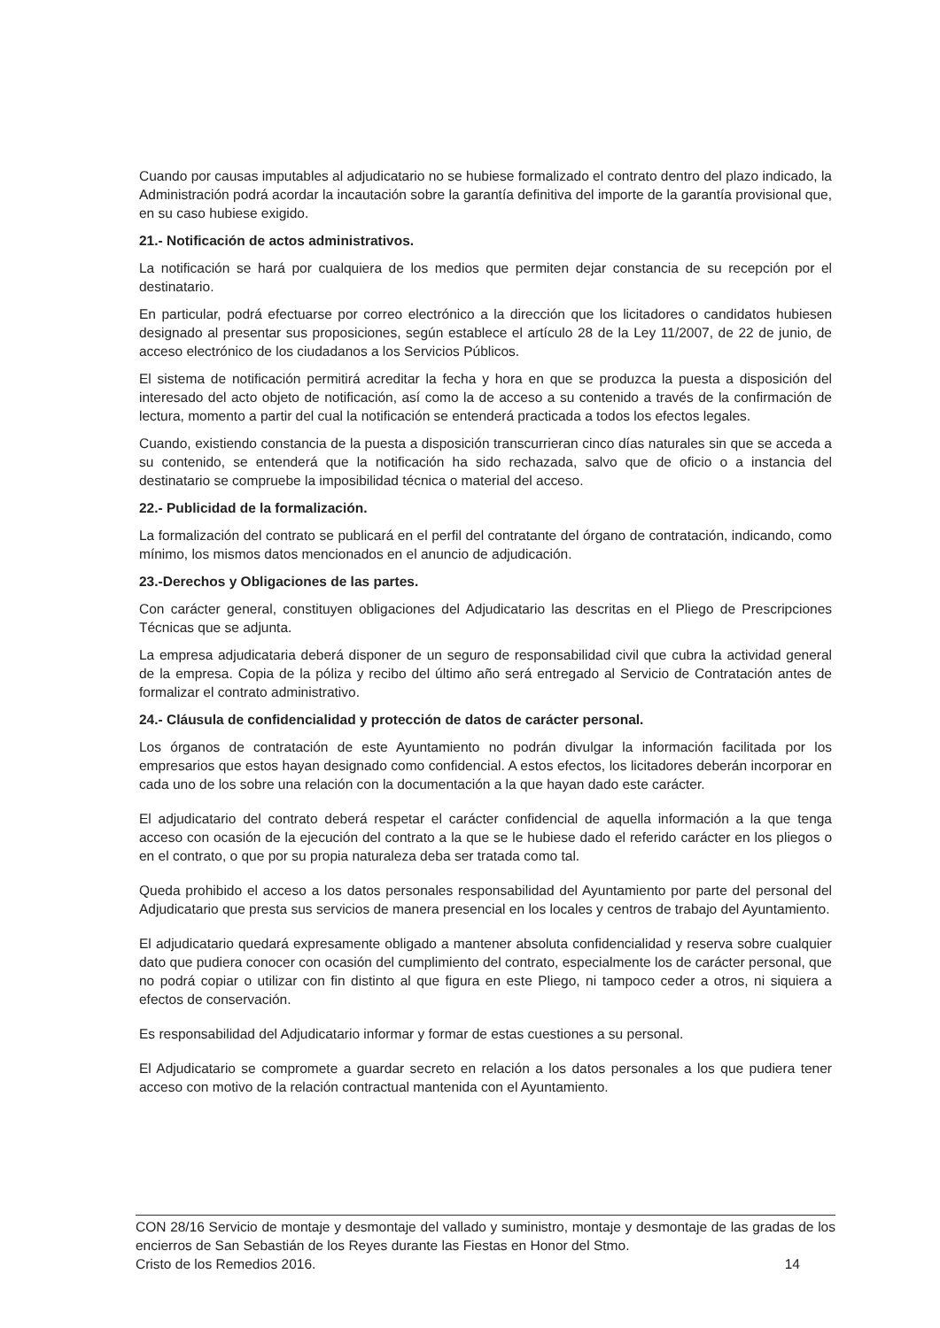Cuando por causas imputables al adjudicatario no se hubiese formalizado el contrato dentro del plazo indicado, la Administración podrá acordar la incautación sobre la garantía definitiva del importe de la garantía provisional que, en su caso hubiese exigido.
21.- Notificación de actos administrativos.
La notificación se hará por cualquiera de los medios que permiten dejar constancia de su recepción por el destinatario.
En particular, podrá efectuarse por correo electrónico a la dirección que los licitadores o candidatos hubiesen designado al presentar sus proposiciones, según establece el artículo 28 de la Ley 11/2007, de 22 de junio, de acceso electrónico de los ciudadanos a los Servicios Públicos.
El sistema de notificación permitirá acreditar la fecha y hora en que se produzca la puesta a disposición del interesado del acto objeto de notificación, así como la de acceso a su contenido a través de la confirmación de lectura, momento a partir del cual la notificación se entenderá practicada a todos los efectos legales.
Cuando, existiendo constancia de la puesta a disposición transcurrieran cinco días naturales sin que se acceda a su contenido, se entenderá que la notificación ha sido rechazada, salvo que de oficio o a instancia del destinatario se compruebe la imposibilidad técnica o material del acceso.
22.- Publicidad de la formalización.
La formalización del contrato se publicará en el perfil del contratante del órgano de contratación, indicando, como mínimo, los mismos datos mencionados en el anuncio de adjudicación.
23.-Derechos y Obligaciones de las partes.
Con carácter general, constituyen obligaciones del Adjudicatario las descritas en el Pliego de Prescripciones Técnicas que se adjunta.
La empresa adjudicataria deberá disponer de un seguro de responsabilidad civil que cubra la actividad general de la empresa. Copia de la póliza y recibo del último año será entregado al Servicio de Contratación antes de formalizar el contrato administrativo.
24.- Cláusula de confidencialidad y protección de datos de carácter personal.
Los órganos de contratación de este Ayuntamiento no podrán divulgar la información facilitada por los empresarios que estos hayan designado como confidencial. A estos efectos, los licitadores deberán incorporar en cada uno de los sobre una relación con la documentación a la que hayan dado este carácter.
El adjudicatario del contrato deberá respetar el carácter confidencial de aquella información a la que tenga acceso con ocasión de la ejecución del contrato a la que se le hubiese dado el referido carácter en los pliegos o en el contrato, o que por su propia naturaleza deba ser tratada como tal.
Queda prohibido el acceso a los datos personales responsabilidad del Ayuntamiento por parte del personal del Adjudicatario que presta sus servicios de manera presencial en los locales y centros de trabajo del Ayuntamiento.
El adjudicatario quedará expresamente obligado a mantener absoluta confidencialidad y reserva sobre cualquier dato que pudiera conocer con ocasión del cumplimiento del contrato, especialmente los de carácter personal, que no podrá copiar o utilizar con fin distinto al que figura en este Pliego, ni tampoco ceder a otros, ni siquiera a efectos de conservación.
Es responsabilidad del Adjudicatario informar y formar de estas cuestiones a su personal.
El Adjudicatario se compromete a guardar secreto en relación a los datos personales a los que pudiera tener acceso con motivo de la relación contractual mantenida con el Ayuntamiento.
CON 28/16 Servicio de montaje y desmontaje del vallado y suministro, montaje y desmontaje de las gradas de los encierros de San Sebastián de los Reyes durante las Fiestas en Honor del Stmo.
Cristo de los Remedios 2016. 14